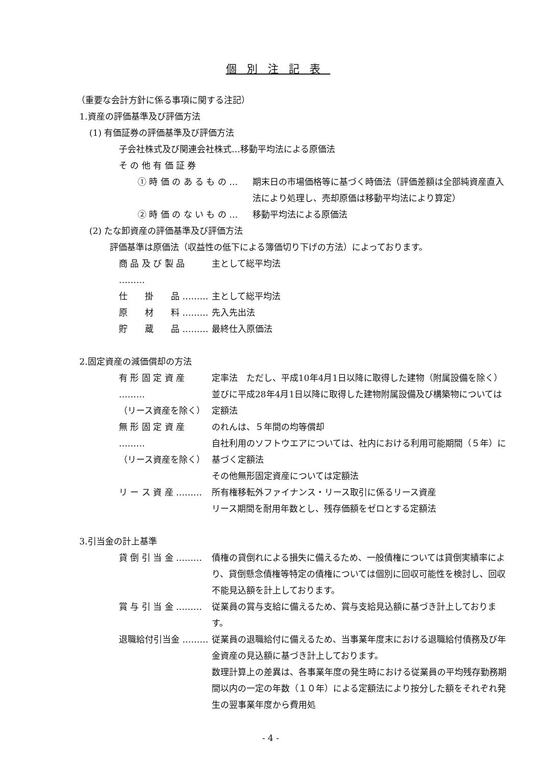個別注記表
（重要な会計方針に係る事項に関する注記）
1.資産の評価基準及び評価方法
(1) 有価証券の評価基準及び評価方法
子会社株式及び関連会社株式…移動平均法による原価法
そ の 他 有 価 証 券
① 時 価 の あ る も の … 期末日の市場価格等に基づく時価法（評価差額は全部純資産直入法により処理し、売却原価は移動平均法により算定）
② 時 価 の な い も の … 移動平均法による原価法
(2) たな卸資産の評価基準及び評価方法
評価基準は原価法（収益性の低下による簿価切り下げの方法）によっております。
商 品 及 び 製 品 ………
主として総平均法
仕　　掛　　品 ……… 主として総平均法
原　　材　　料 ……… 先入先出法
貯　　蔵　　品 ……… 最終仕入原価法
2.固定資産の減価償却の方法
有 形 固 定 資 産 ………
（リース資産を除く）
定率法　ただし、平成10年4月1日以降に取得した建物（附属設備を除く）並びに平成28年4月1日以降に取得した建物附属設備及び構築物については定額法
無 形 固 定 資 産 ………
（リース資産を除く）
のれんは、５年間の均等償却
自社利用のソフトウエアについては、社内における利用可能期間（５年）に基づく定額法
その他無形固定資産については定額法
リ ー ス 資 産 ……… 所有権移転外ファイナンス・リース取引に係るリース資産
リース期間を耐用年数とし、残存価額をゼロとする定額法
3.引当金の計上基準
貸 倒 引 当 金 ……… 債権の貸倒れによる損失に備えるため、一般債権については貸倒実績率により、貸倒懸念債権等特定の債権については個別に回収可能性を検討し、回収不能見込額を計上しております。
賞 与 引 当 金 ……… 従業員の賞与支給に備えるため、賞与支給見込額に基づき計上しております。
退職給付引当金 ……… 従業員の退職給付に備えるため、当事業年度末における退職給付債務及び年金資産の見込額に基づき計上しております。
数理計算上の差異は、各事業年度の発生時における従業員の平均残存勤務期間以内の一定の年数（１０年）による定額法により按分した額をそれぞれ発生の翌事業年度から費用処
- 4 -